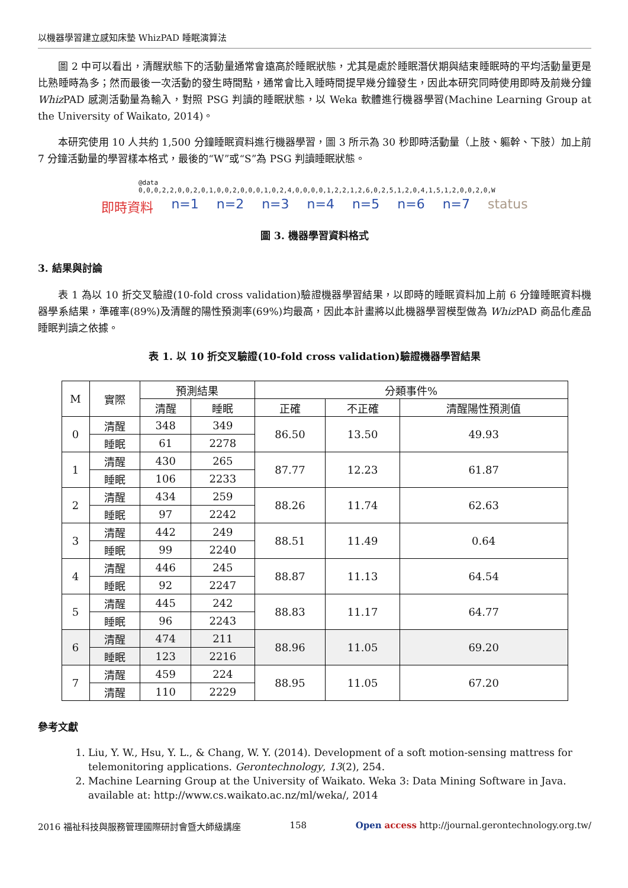以機器學習建立感知床墊 WhizPAD 睡眠演算法
圖 2 中可以看出，清醒狀態下的活動量通常會遠高於睡眠狀態，尤其是處於睡眠潛伏期與結束睡眠時的平均活動量更是比熟睡時為多；然而最後一次活動的發生時間點，通常會比入睡時間提早幾分鐘發生，因此本研究同時使用即時及前幾分鐘 Whiz PAD 感測活動量為輸入，對照 PSG 判讀的睡眠狀態，以 Weka 軟體進行機器學習(Machine Learning Group at the University of Waikato, 2014)。
本研究使用 10 人共約 1,500 分鐘睡眠資料進行機器學習，圖 3 所示為 30 秒即時活動量（上肢、軀幹、下肢）加上前 7 分鐘活動量的學習樣本格式，最後的“W”或“S”為 PSG 判讀睡眠狀態。
@data
0,0,0,2,2,0,0,2,0,1,0,0,2,0,0,0,1,0,2,4,0,0,0,0,1,2,2,1,2,6,0,2,5,1,2,0,4,1,5,1,2,0,0,2,0,W
即時資料 n=1 n=2 n=3 n=4 n=5 n=6 n=7 status
圖 3. 機器學習資料格式
3. 結果與討論
表 1 為以 10 折交叉驗證(10-fold cross validation)驗證機器學習結果，以即時的睡眠資料加上前 6 分鐘睡眠資料機器學系結果，準確率(89%)及清醒的陽性預測率(69%)均最高，因此本計畫將以此機器學習模型做為 Whiz PAD 商品化產品睡眠判讀之依據。
表 1. 以 10 折交叉驗證(10-fold cross validation)驗證機器學習結果
| M | 實際 | 預測結果 | | 分類事件% | | |
| --- | --- | --- | --- | --- | --- | --- |
| | | 清醒 | 睡眠 | 正確 | 不正確 | 清醒陽性預測值 |
| 0 | 清醒 | 348 | 349 | 86.50 | 13.50 | 49.93 |
| | 睡眠 | 61 | 2278 | | | |
| 1 | 清醒 | 430 | 265 | 87.77 | 12.23 | 61.87 |
| | 睡眠 | 106 | 2233 | | | |
| 2 | 清醒 | 434 | 259 | 88.26 | 11.74 | 62.63 |
| | 睡眠 | 97 | 2242 | | | |
| 3 | 清醒 | 442 | 249 | 88.51 | 11.49 | 0.64 |
| | 睡眠 | 99 | 2240 | | | |
| 4 | 清醒 | 446 | 245 | 88.87 | 11.13 | 64.54 |
| | 睡眠 | 92 | 2247 | | | |
| 5 | 清醒 | 445 | 242 | 88.83 | 11.17 | 64.77 |
| | 睡眠 | 96 | 2243 | | | |
| 6 | 清醒 | 474 | 211 | 88.96 | 11.05 | 69.20 |
| | 睡眠 | 123 | 2216 | | | |
| 7 | 清醒 | 459 | 224 | 88.95 | 11.05 | 67.20 |
| | 清醒 | 110 | 2229 | | | |
參考文獻
1. Liu, Y. W., Hsu, Y. L., & Chang, W. Y. (2014). Development of a soft motion-sensing mattress for telemonitoring applications. Gerontechnology, 13(2), 254.
2. Machine Learning Group at the University of Waikato. Weka 3: Data Mining Software in Java. available at: http://www.cs.waikato.ac.nz/ml/weka/, 2014
2016 福祉科技與服務管理國際研討會暨大師級講座 158 Open access http://journal.gerontechnology.org.tw/